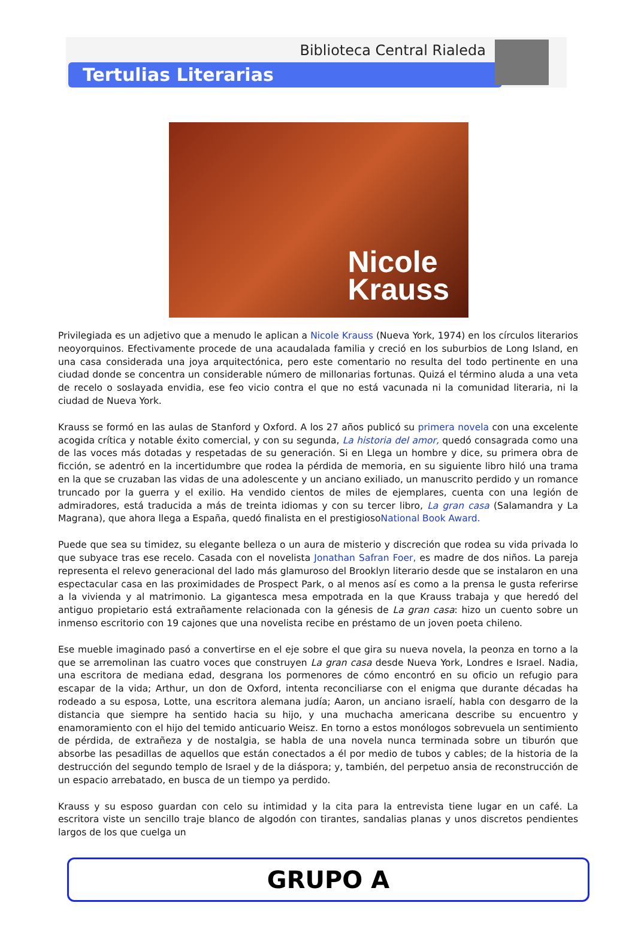Biblioteca Central Rialeda
Tertulias Literarias
Nicole
Krauss
Privilegiada es un adjetivo que a menudo le aplican a Nicole Krauss (Nueva York, 1974) en los círculos literarios neoyorquinos. Efectivamente procede de una acaudalada familia y creció en los suburbios de Long Island, en una casa considerada una joya arquitectónica, pero este comentario no resulta del todo pertinente en una ciudad donde se concentra un considerable número de millonarias fortunas. Quizá el término aluda a una veta de recelo o soslayada envidia, ese feo vicio contra el que no está vacunada ni la comunidad literaria, ni la ciudad de Nueva York.
Krauss se formó en las aulas de Stanford y Oxford. A los 27 años publicó su primera novela con una excelente acogida crítica y notable éxito comercial, y con su segunda, La historia del amor, quedó consagrada como una de las voces más dotadas y respetadas de su generación. Si en Llega un hombre y dice, su primera obra de ficción, se adentró en la incertidumbre que rodea la pérdida de memoria, en su siguiente libro hiló una trama en la que se cruzaban las vidas de una adolescente y un anciano exiliado, un manuscrito perdido y un romance truncado por la guerra y el exilio. Ha vendido cientos de miles de ejemplares, cuenta con una legión de admiradores, está traducida a más de treinta idiomas y con su tercer libro, La gran casa (Salamandra y La Magrana), que ahora llega a España, quedó finalista en el prestigiosoNational Book Award.
Puede que sea su timidez, su elegante belleza o un aura de misterio y discreción que rodea su vida privada lo que subyace tras ese recelo. Casada con el novelista Jonathan Safran Foer, es madre de dos niños. La pareja representa el relevo generacional del lado más glamuroso del Brooklyn literario desde que se instalaron en una espectacular casa en las proximidades de Prospect Park, o al menos así es como a la prensa le gusta referirse a la vivienda y al matrimonio. La gigantesca mesa empotrada en la que Krauss trabaja y que heredó del antiguo propietario está extrañamente relacionada con la génesis de La gran casa: hizo un cuento sobre un inmenso escritorio con 19 cajones que una novelista recibe en préstamo de un joven poeta chileno.
Ese mueble imaginado pasó a convertirse en el eje sobre el que gira su nueva novela, la peonza en torno a la que se arremolinan las cuatro voces que construyen La gran casa desde Nueva York, Londres e Israel. Nadia, una escritora de mediana edad, desgrana los pormenores de cómo encontró en su oficio un refugio para escapar de la vida; Arthur, un don de Oxford, intenta reconciliarse con el enigma que durante décadas ha rodeado a su esposa, Lotte, una escritora alemana judía; Aaron, un anciano israelí, habla con desgarro de la distancia que siempre ha sentido hacia su hijo, y una muchacha americana describe su encuentro y enamoramiento con el hijo del temido anticuario Weisz. En torno a estos monólogos sobrevuela un sentimiento de pérdida, de extrañeza y de nostalgia, se habla de una novela nunca terminada sobre un tiburón que absorbe las pesadillas de aquellos que están conectados a él por medio de tubos y cables; de la historia de la destrucción del segundo templo de Israel y de la diáspora; y, también, del perpetuo ansia de reconstrucción de un espacio arrebatado, en busca de un tiempo ya perdido.
Krauss y su esposo guardan con celo su intimidad y la cita para la entrevista tiene lugar en un café. La escritora viste un sencillo traje blanco de algodón con tirantes, sandalias planas y unos discretos pendientes largos de los que cuelga un
GRUPO A